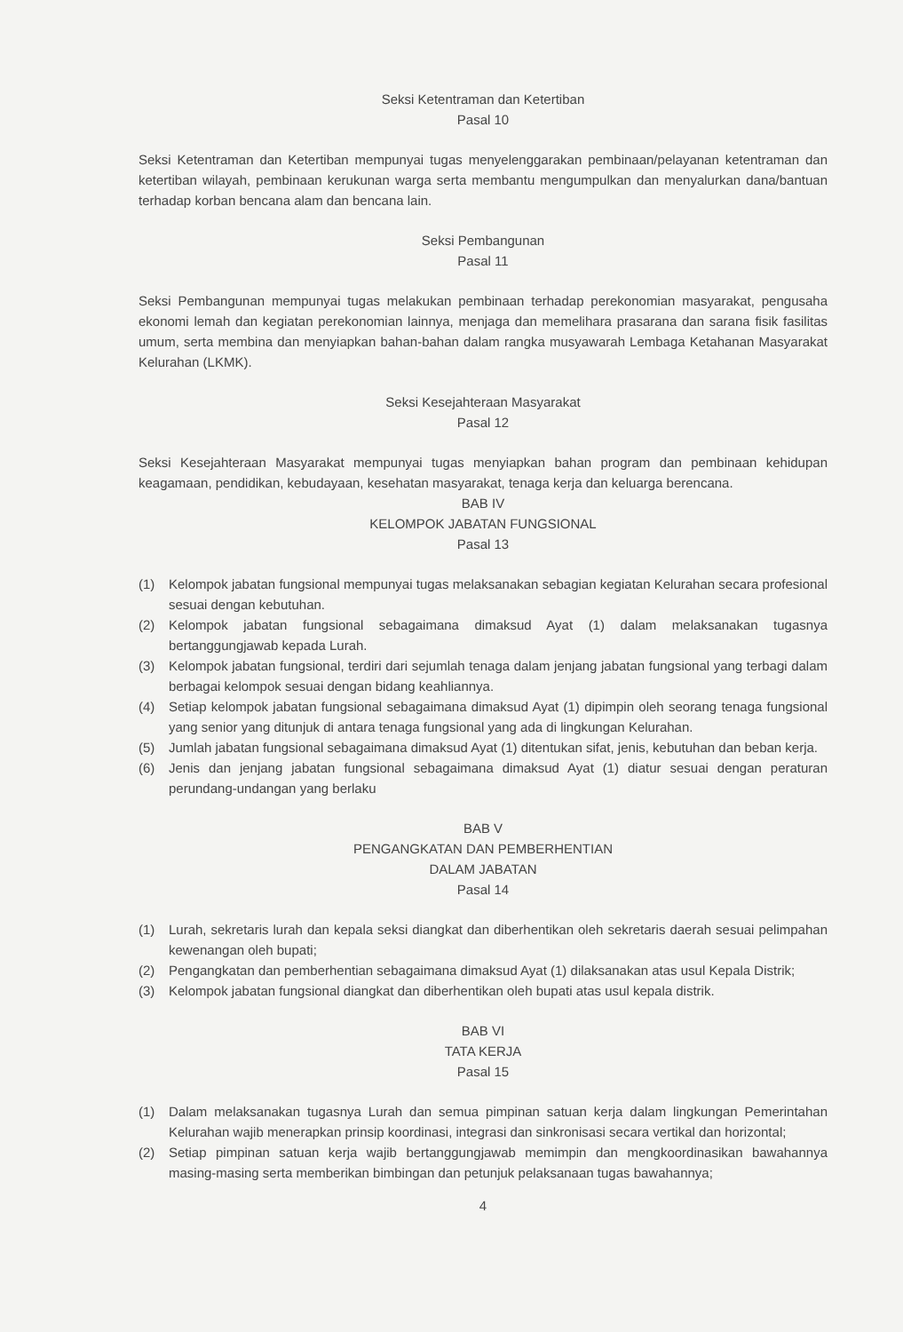Seksi Ketentraman dan Ketertiban
Pasal 10
Seksi Ketentraman dan Ketertiban mempunyai tugas menyelenggarakan pembinaan/pelayanan ketentraman dan ketertiban wilayah, pembinaan kerukunan warga serta membantu mengumpulkan dan menyalurkan dana/bantuan terhadap korban bencana alam dan bencana lain.
Seksi Pembangunan
Pasal 11
Seksi Pembangunan mempunyai tugas melakukan pembinaan terhadap perekonomian masyarakat, pengusaha ekonomi lemah dan kegiatan perekonomian lainnya, menjaga dan memelihara prasarana dan sarana fisik fasilitas umum, serta membina dan menyiapkan bahan-bahan dalam rangka musyawarah Lembaga Ketahanan Masyarakat Kelurahan (LKMK).
Seksi Kesejahteraan Masyarakat
Pasal 12
Seksi Kesejahteraan Masyarakat mempunyai tugas menyiapkan bahan program dan pembinaan kehidupan keagamaan, pendidikan, kebudayaan, kesehatan masyarakat, tenaga kerja dan keluarga berencana.
BAB IV
KELOMPOK JABATAN FUNGSIONAL
Pasal 13
(1) Kelompok jabatan fungsional mempunyai tugas melaksanakan sebagian kegiatan Kelurahan secara profesional sesuai dengan kebutuhan.
(2) Kelompok jabatan fungsional sebagaimana dimaksud Ayat (1) dalam melaksanakan tugasnya bertanggungjawab kepada Lurah.
(3) Kelompok jabatan fungsional, terdiri dari sejumlah tenaga dalam jenjang jabatan fungsional yang terbagi dalam berbagai kelompok sesuai dengan bidang keahliannya.
(4) Setiap kelompok jabatan fungsional sebagaimana dimaksud Ayat (1) dipimpin oleh seorang tenaga fungsional yang senior yang ditunjuk di antara tenaga fungsional yang ada di lingkungan Kelurahan.
(5) Jumlah jabatan fungsional sebagaimana dimaksud Ayat (1) ditentukan sifat, jenis, kebutuhan dan beban kerja.
(6) Jenis dan jenjang jabatan fungsional sebagaimana dimaksud Ayat (1) diatur sesuai dengan peraturan perundang-undangan yang berlaku
BAB V
PENGANGKATAN DAN PEMBERHENTIAN
DALAM JABATAN
Pasal 14
(1) Lurah, sekretaris lurah dan kepala seksi diangkat dan diberhentikan oleh sekretaris daerah sesuai pelimpahan kewenangan oleh bupati;
(2) Pengangkatan dan pemberhentian sebagaimana dimaksud Ayat (1) dilaksanakan atas usul Kepala Distrik;
(3) Kelompok jabatan fungsional diangkat dan diberhentikan oleh bupati atas usul kepala distrik.
BAB VI
TATA KERJA
Pasal 15
(1) Dalam melaksanakan tugasnya Lurah dan semua pimpinan satuan kerja dalam lingkungan Pemerintahan Kelurahan wajib menerapkan prinsip koordinasi, integrasi dan sinkronisasi secara vertikal dan horizontal;
(2) Setiap pimpinan satuan kerja wajib bertanggungjawab memimpin dan mengkoordinasikan bawahannya masing-masing serta memberikan bimbingan dan petunjuk pelaksanaan tugas bawahannya;
4